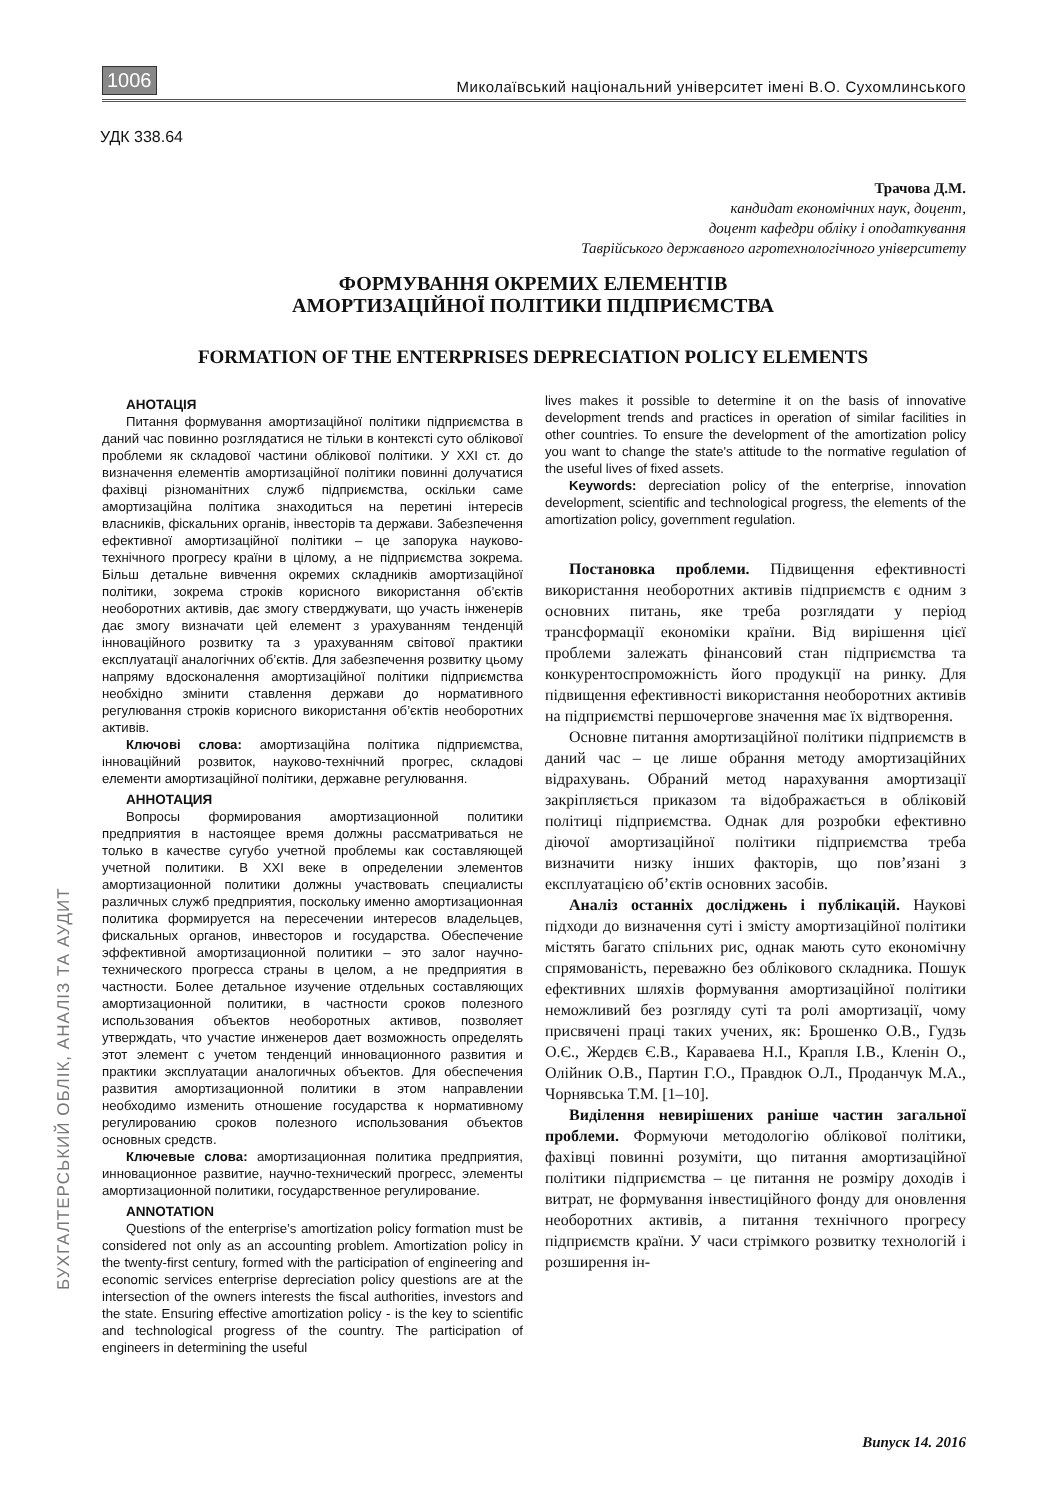1006 Миколаївський національний університет імені В.О. Сухомлинського
УДК 338.64
Трачова Д.М.
кандидат економічних наук, доцент,
доцент кафедри обліку і оподаткування
Таврійського державного агротехнологічного університету
ФОРМУВАННЯ ОКРЕМИХ ЕЛЕМЕНТІВ
АМОРТИЗАЦІЙНОЇ ПОЛІТИКИ ПІДПРИЄМСТВА
FORMATION OF THE ENTERPRISES DEPRECIATION POLICY ELEMENTS
АНОТАЦІЯ
Питання формування амортизаційної політики підприємства в даний час повинно розглядатися не тільки в контексті суто облікової проблеми як складової частини облікової політики. У XXI ст. до визначення елементів амортизаційної політики повинні долучатися фахівці різноманітних служб підприємства, оскільки саме амортизаційна політика знаходиться на перетині інтересів власників, фіскальних органів, інвесторів та держави. Забезпечення ефективної амортизаційної політики – це запорука науково-технічного прогресу країни в цілому, а не підприємства зокрема. Більш детальне вивчення окремих складників амортизаційної політики, зокрема строків корисного використання об’єктів необоротних активів, дає змогу стверджувати, що участь інженерів дає змогу визначати цей елемент з урахуванням тенденцій інноваційного розвитку та з урахуванням світової практики експлуатації аналогічних об’єктів. Для забезпечення розвитку цьому напряму вдосконалення амортизаційної політики підприємства необхідно змінити ставлення держави до нормативного регулювання строків корисного використання об’єктів необоротних активів.
Ключові слова: амортизаційна політика підприємства, інноваційний розвиток, науково-технічний прогрес, складові елементи амортизаційної політики, державне регулювання.
АННОТАЦИЯ
Вопросы формирования амортизационной политики предприятия в настоящее время должны рассматриваться не только в качестве сугубо учетной проблемы как составляющей учетной политики. В XXI веке в определении элементов амортизационной политики должны участвовать специалисты различных служб предприятия, поскольку именно амортизационная политика формируется на пересечении интересов владельцев, фискальных органов, инвесторов и государства. Обеспечение эффективной амортизационной политики – это залог научно-технического прогресса страны в целом, а не предприятия в частности. Более детальное изучение отдельных составляющих амортизационной политики, в частности сроков полезного использования объектов необоротных активов, позволяет утверждать, что участие инженеров дает возможность определять этот элемент с учетом тенденций инновационного развития и практики эксплуатации аналогичных объектов. Для обеспечения развития амортизационной политики в этом направлении необходимо изменить отношение государства к нормативному регулированию сроков полезного использования объектов основных средств.
Ключевые слова: амортизационная политика предприятия, инновационное развитие, научно-технический прогресс, элементы амортизационной политики, государственное регулирование.
ANNOTATION
Questions of the enterprise’s amortization policy formation must be considered not only as an accounting problem. Amortization policy in the twenty-first century, formed with the participation of engineering and economic services enterprise depreciation policy questions are at the intersection of the owners interests the fiscal authorities, investors and the state. Ensuring effective amortization policy - is the key to scientific and technological progress of the country. The participation of engineers in determining the useful
lives makes it possible to determine it on the basis of innovative development trends and practices in operation of similar facilities in other countries. To ensure the development of the amortization policy you want to change the state's attitude to the normative regulation of the useful lives of fixed assets.
Keywords: depreciation policy of the enterprise, innovation development, scientific and technological progress, the elements of the amortization policy, government regulation.
Постановка проблеми. Підвищення ефективності використання необоротних активів підприємств є одним з основних питань, яке треба розглядати у період трансформації економіки країни. Від вирішення цієї проблеми залежать фінансовий стан підприємства та конкурентоспроможність його продукції на ринку. Для підвищення ефективності використання необоротних активів на підприємстві першочергове значення має їх відтворення.
Основне питання амортизаційної політики підприємств в даний час – це лише обрання методу амортизаційних відрахувань. Обраний метод нарахування амортизації закріпляється приказом та відображається в обліковій політиці підприємства. Однак для розробки ефективно діючої амортизаційної політики підприємства треба визначити низку інших факторів, що пов’язані з експлуатацією об’єктів основних засобів.
Аналіз останніх досліджень і публікацій. Наукові підходи до визначення суті і змісту амортизаційної політики містять багато спільних рис, однак мають суто економічну спрямованість, переважно без облікового складника. Пошук ефективних шляхів формування амортизаційної політики неможливий без розгляду суті та ролі амортизації, чому присвячені праці таких учених, як: Брошенко О.В., Гудзь О.Є., Жердєв Є.В., Караваева Н.І., Крапля І.В., Кленін О., Олійник О.В., Партин Г.О., Правдюк О.Л., Проданчук М.А., Чорнявська Т.М. [1–10].
Виділення невирішених раніше частин загальної проблеми. Формуючи методологію облікової політики, фахівці повинні розуміти, що питання амортизаційної політики підприємства – це питання не розміру доходів і витрат, не формування інвестиційного фонду для оновлення необоротних активів, а питання технічного прогресу підприємств країни. У часи стрімкого розвитку технологій і розширення ін-
БУХГАЛТЕРСЬКИЙ ОБЛІК, АНАЛІЗ ТА АУДИТ
Випуск 14. 2016